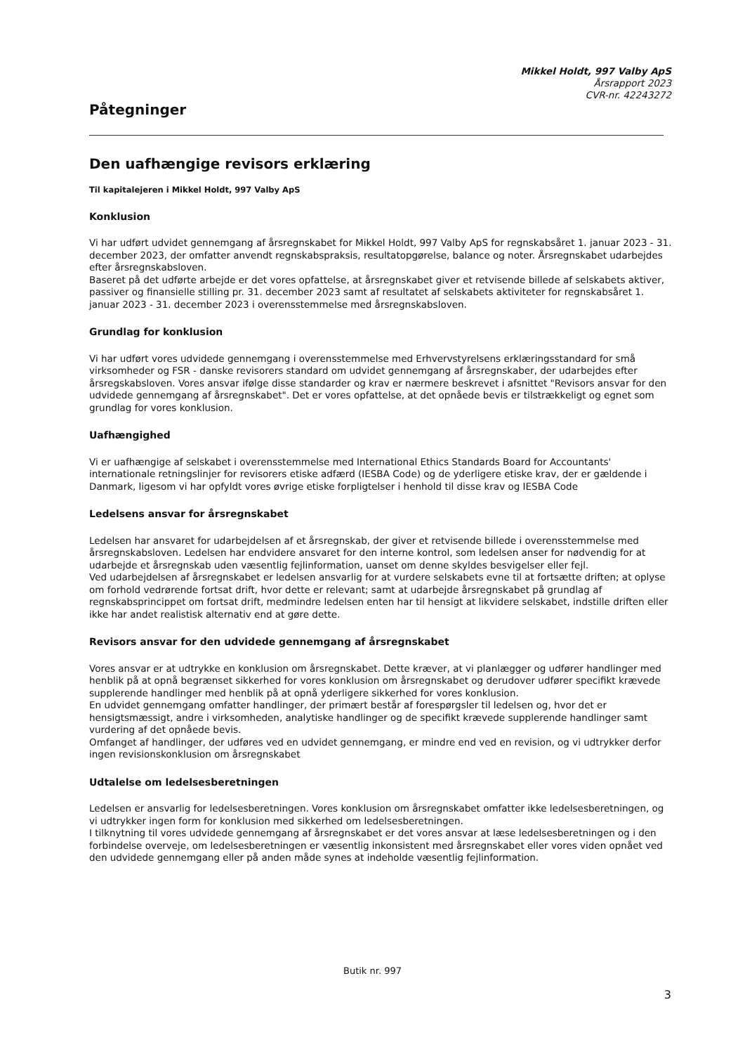Mikkel Holdt, 997 Valby ApS
Årsrapport 2023
CVR-nr. 42243272
Påtegninger
Den uafhængige revisors erklæring
Til kapitalejeren i Mikkel Holdt, 997 Valby ApS
Konklusion
Vi har udført udvidet gennemgang af årsregnskabet for Mikkel Holdt, 997 Valby ApS for regnskabsåret 1. januar 2023 - 31. december 2023, der omfatter anvendt regnskabspraksis, resultatopgørelse, balance og noter. Årsregnskabet udarbejdes efter årsregnskabsloven.
Baseret på det udførte arbejde er det vores opfattelse, at årsregnskabet giver et retvisende billede af selskabets aktiver, passiver og finansielle stilling pr. 31. december 2023 samt af resultatet af selskabets aktiviteter for regnskabsåret 1. januar 2023 - 31. december 2023 i overensstemmelse med årsregnskabsloven.
Grundlag for konklusion
Vi har udført vores udvidede gennemgang i overensstemmelse med Erhvervstyrelsens erklæringsstandard for små virksomheder og FSR - danske revisorers standard om udvidet gennemgang af årsregnskaber, der udarbejdes efter årsregskabsloven. Vores ansvar ifølge disse standarder og krav er nærmere beskrevet i afsnittet "Revisors ansvar for den udvidede gennemgang af årsregnskabet". Det er vores opfattelse, at det opnåede bevis er tilstrækkeligt og egnet som grundlag for vores konklusion.
Uafhængighed
Vi er uafhængige af selskabet i overensstemmelse med International Ethics Standards Board for Accountants' internationale retningslinjer for revisorers etiske adfærd (IESBA Code) og de yderligere etiske krav, der er gældende i Danmark, ligesom vi har opfyldt vores øvrige etiske forpligtelser i henhold til disse krav og IESBA Code
Ledelsens ansvar for årsregnskabet
Ledelsen har ansvaret for udarbejdelsen af et årsregnskab, der giver et retvisende billede i overensstemmelse med årsregnskabsloven. Ledelsen har endvidere ansvaret for den interne kontrol, som ledelsen anser for nødvendig for at udarbejde et årsregnskab uden væsentlig fejlinformation, uanset om denne skyldes besvigelser eller fejl.
Ved udarbejdelsen af årsregnskabet er ledelsen ansvarlig for at vurdere selskabets evne til at fortsætte driften; at oplyse om forhold vedrørende fortsat drift, hvor dette er relevant; samt at udarbejde årsregnskabet på grundlag af regnskabsprincippet om fortsat drift, medmindre ledelsen enten har til hensigt at likvidere selskabet, indstille driften eller ikke har andet realistisk alternativ end at gøre dette.
Revisors ansvar for den udvidede gennemgang af årsregnskabet
Vores ansvar er at udtrykke en konklusion om årsregnskabet. Dette kræver, at vi planlægger og udfører handlinger med henblik på at opnå begrænset sikkerhed for vores konklusion om årsregnskabet og derudover udfører specifikt krævede supplerende handlinger med henblik på at opnå yderligere sikkerhed for vores konklusion.
En udvidet gennemgang omfatter handlinger, der primært består af forespørgsler til ledelsen og, hvor det er hensigtsmæssigt, andre i virksomheden, analytiske handlinger og de specifikt krævede supplerende handlinger samt vurdering af det opnåede bevis.
Omfanget af handlinger, der udføres ved en udvidet gennemgang, er mindre end ved en revision, og vi udtrykker derfor ingen revisionskonklusion om årsregnskabet
Udtalelse om ledelsesberetningen
Ledelsen er ansvarlig for ledelsesberetningen. Vores konklusion om årsregnskabet omfatter ikke ledelsesberetningen, og vi udtrykker ingen form for konklusion med sikkerhed om ledelsesberetningen.
I tilknytning til vores udvidede gennemgang af årsregnskabet er det vores ansvar at læse ledelsesberetningen og i den forbindelse overveje, om ledelsesberetningen er væsentlig inkonsistent med årsregnskabet eller vores viden opnået ved den udvidede gennemgang eller på anden måde synes at indeholde væsentlig fejlinformation.
Butik nr. 997
3